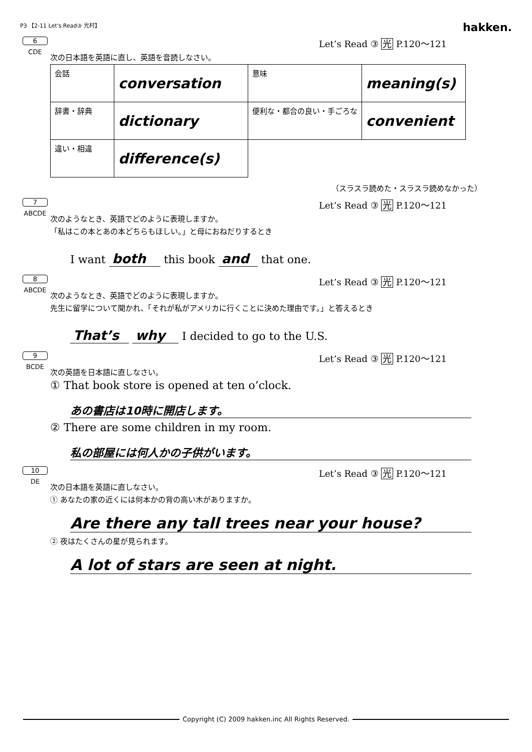P3 【2-11 Let's Read③ 光村】
hakken.
6
CDE
Let’s Read ③ 光 P.120～121
次の日本語を英語に直し、英語を音読しなさい。
| 会話 | conversation | 意味 | meaning(s) |
| 辞書・辞典 | dictionary | 便利な・都合の良い・手ごろな | convenient |
| 違い・相違 | difference(s) | | |
（スラスラ読めた・スラスラ読めなかった）
7
ABCDE
Let’s Read ③ 光 P.120～121
次のようなとき、英語でどのように表現しますか。
「私はこの本とあの本どちらもほしい。」と母におねだりするとき
I want both this book and that one.
8
ABCDE
Let’s Read ③ 光 P.120～121
次のようなとき、英語でどのように表現しますか。
先生に留学について聞かれ、「それが私がアメリカに行くことに決めた理由です。」と答えるとき
That’s why I decided to go to the U.S.
9
BCDE
Let’s Read ③ 光 P.120～121
次の英語を日本語に直しなさい。
① That book store is opened at ten o’clock.
あの書店は10時に開店します。
② There are some children in my room.
私の部屋には何人かの子供がいます。
10
DE
Let’s Read ③ 光 P.120～121
次の日本語を英語に直しなさい。
① あなたの家の近くには何本かの背の高い木がありますか。
Are there any tall trees near your house?
② 夜はたくさんの星が見られます。
A lot of stars are seen at night.
Copyright (C) 2009 hakken.inc All Rights Reserved.